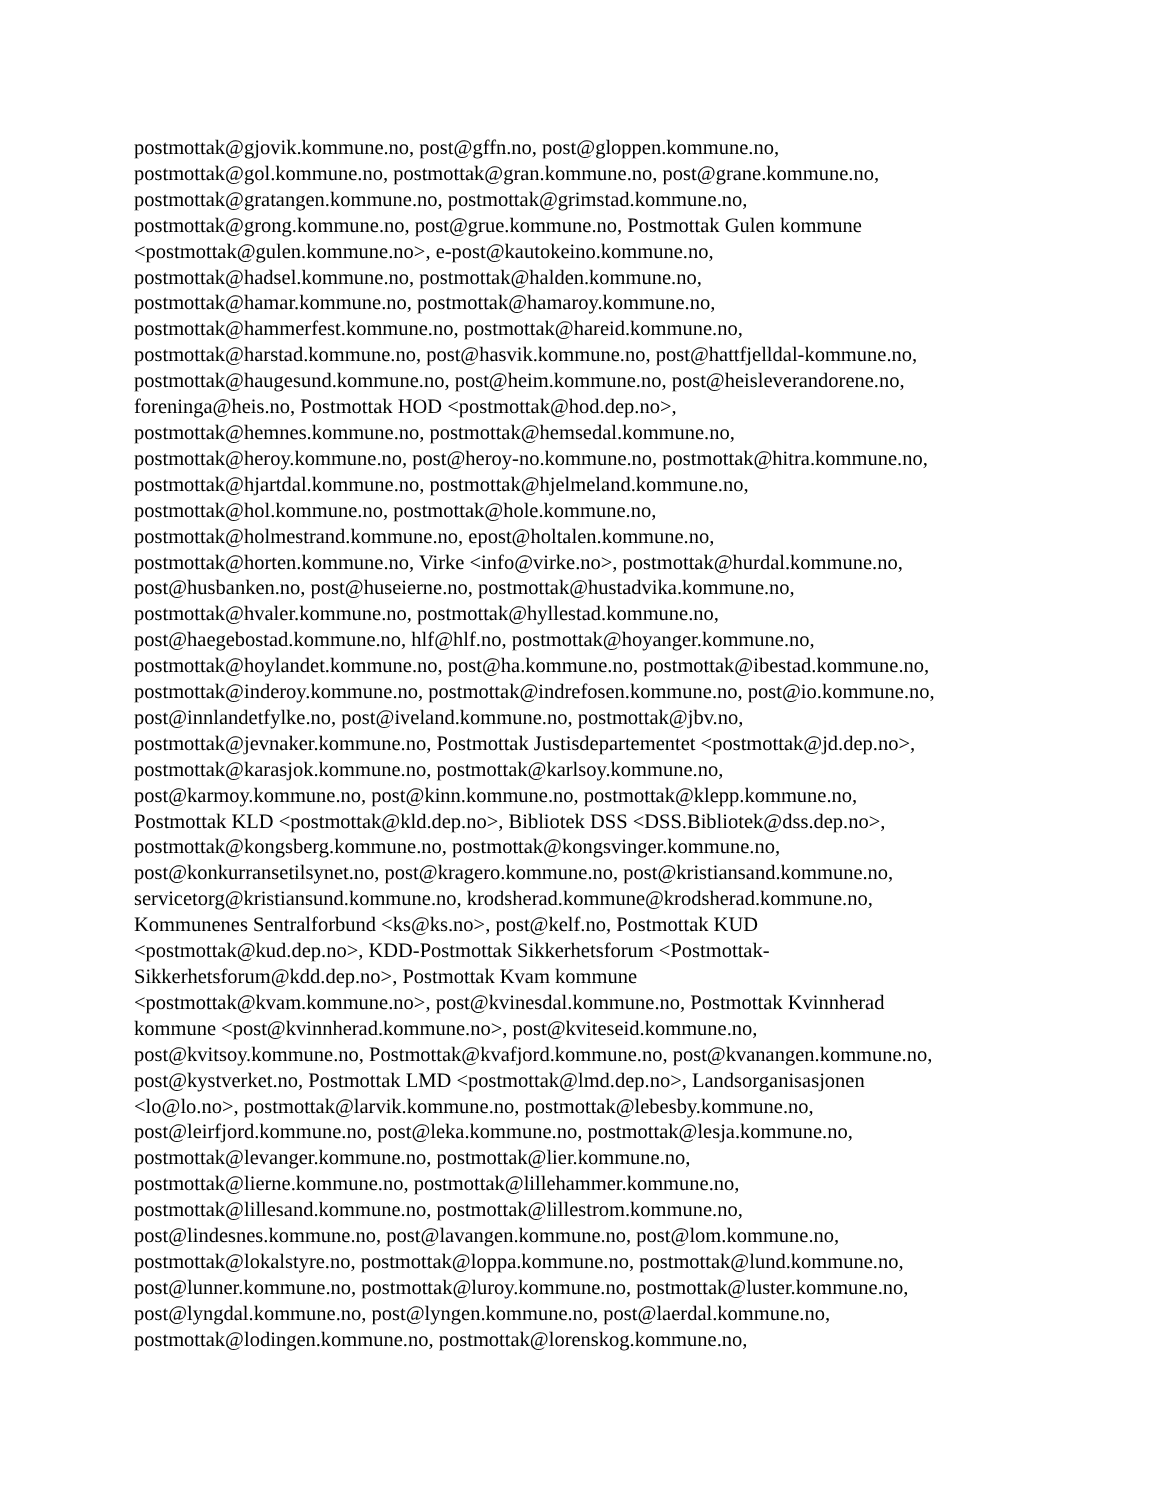postmottak@gjovik.kommune.no, post@gffn.no, post@gloppen.kommune.no,
postmottak@gol.kommune.no, postmottak@gran.kommune.no, post@grane.kommune.no,
postmottak@gratangen.kommune.no, postmottak@grimstad.kommune.no,
postmottak@grong.kommune.no, post@grue.kommune.no, Postmottak Gulen kommune
<postmottak@gulen.kommune.no>, e-post@kautokeino.kommune.no,
postmottak@hadsel.kommune.no, postmottak@halden.kommune.no,
postmottak@hamar.kommune.no, postmottak@hamaroy.kommune.no,
postmottak@hammerfest.kommune.no, postmottak@hareid.kommune.no,
postmottak@harstad.kommune.no, post@hasvik.kommune.no, post@hattfjelldal-kommune.no,
postmottak@haugesund.kommune.no, post@heim.kommune.no, post@heisleverandorene.no,
foreninga@heis.no, Postmottak HOD <postmottak@hod.dep.no>,
postmottak@hemnes.kommune.no, postmottak@hemsedal.kommune.no,
postmottak@heroy.kommune.no, post@heroy-no.kommune.no, postmottak@hitra.kommune.no,
postmottak@hjartdal.kommune.no, postmottak@hjelmeland.kommune.no,
postmottak@hol.kommune.no, postmottak@hole.kommune.no,
postmottak@holmestrand.kommune.no, epost@holtalen.kommune.no,
postmottak@horten.kommune.no, Virke <info@virke.no>, postmottak@hurdal.kommune.no,
post@husbanken.no, post@huseierne.no, postmottak@hustadvika.kommune.no,
postmottak@hvaler.kommune.no, postmottak@hyllestad.kommune.no,
post@haegebostad.kommune.no, hlf@hlf.no, postmottak@hoyanger.kommune.no,
postmottak@hoylandet.kommune.no, post@ha.kommune.no, postmottak@ibestad.kommune.no,
postmottak@inderoy.kommune.no, postmottak@indrefosen.kommune.no, post@io.kommune.no,
post@innlandetfylke.no, post@iveland.kommune.no, postmottak@jbv.no,
postmottak@jevnaker.kommune.no, Postmottak Justisdepartementet <postmottak@jd.dep.no>,
postmottak@karasjok.kommune.no, postmottak@karlsoy.kommune.no,
post@karmoy.kommune.no, post@kinn.kommune.no, postmottak@klepp.kommune.no,
Postmottak KLD <postmottak@kld.dep.no>, Bibliotek DSS <DSS.Bibliotek@dss.dep.no>,
postmottak@kongsberg.kommune.no, postmottak@kongsvinger.kommune.no,
post@konkurransetilsynet.no, post@kragero.kommune.no, post@kristiansand.kommune.no,
servicetorg@kristiansund.kommune.no, krodsherad.kommune@krodsherad.kommune.no,
Kommunenes Sentralforbund <ks@ks.no>, post@kelf.no, Postmottak KUD
<postmottak@kud.dep.no>, KDD-Postmottak Sikkerhetsforum <Postmottak-
Sikkerhetsforum@kdd.dep.no>, Postmottak Kvam kommune
<postmottak@kvam.kommune.no>, post@kvinesdal.kommune.no, Postmottak Kvinnherad
kommune <post@kvinnherad.kommune.no>, post@kviteseid.kommune.no,
post@kvitsoy.kommune.no, Postmottak@kvafjord.kommune.no, post@kvanangen.kommune.no,
post@kystverket.no, Postmottak LMD <postmottak@lmd.dep.no>, Landsorganisasjonen
<lo@lo.no>, postmottak@larvik.kommune.no, postmottak@lebesby.kommune.no,
post@leirfjord.kommune.no, post@leka.kommune.no, postmottak@lesja.kommune.no,
postmottak@levanger.kommune.no, postmottak@lier.kommune.no,
postmottak@lierne.kommune.no, postmottak@lillehammer.kommune.no,
postmottak@lillesand.kommune.no, postmottak@lillestrom.kommune.no,
post@lindesnes.kommune.no, post@lavangen.kommune.no, post@lom.kommune.no,
postmottak@lokalstyre.no, postmottak@loppa.kommune.no, postmottak@lund.kommune.no,
post@lunner.kommune.no, postmottak@luroy.kommune.no, postmottak@luster.kommune.no,
post@lyngdal.kommune.no, post@lyngen.kommune.no, post@laerdal.kommune.no,
postmottak@lodingen.kommune.no, postmottak@lorenskog.kommune.no,